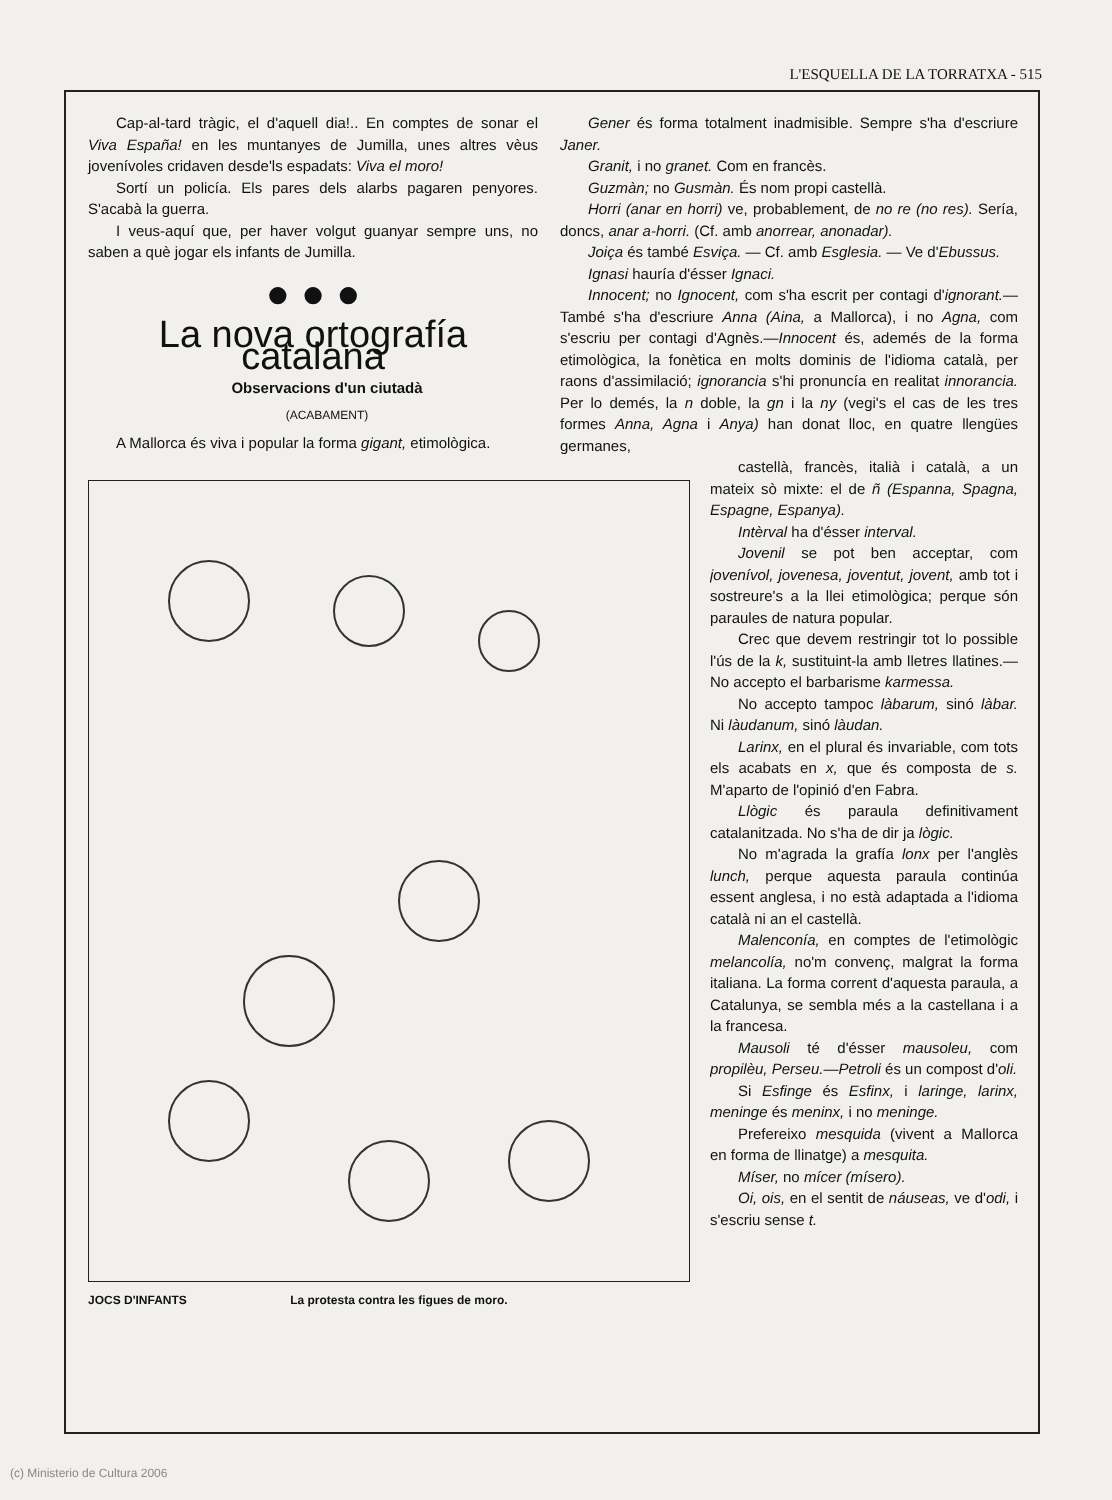L'ESQUELLA DE LA TORRATXA - 515
Cap-al-tard tràgic, el d'aquell dia!.. En comptes de sonar el Viva España! en les muntanyes de Jumilla, unes altres vèus jovenívoles cridaven desde'ls espadats: Viva el moro!
Sortí un policía. Els pares dels alarbs pagaren penyores. S'acabà la guerra.
I veus-aquí que, per haver volgut guanyar sempre uns, no saben a què jogar els infants de Jumilla.
● ● ●
La nova ortografía catalana
Observacions d'un ciutadà
(ACABAMENT)
A Mallorca és viva i popular la forma gigant, etimològica.
Gener és forma totalment inadmisible. Sempre s'ha d'escriure Janer.
Granit, i no granet. Com en francès.
Guzmàn; no Gusmàn. És nom propi castellà.
Horri (anar en horri) ve, probablement, de no re (no res). Sería, doncs, anar a-horri. (Cf. amb anorrear, anonadar).
Joiça és també Esviça. — Cf. amb Esglesia. — Ve d'Ebussus.
Ignasi hauría d'ésser Ignaci.
Innocent; no Ignocent, com s'ha escrit per contagi d'ignorant.—També s'ha d'escriure Anna (Aina, a Mallorca), i no Agna, com s'escriu per contagi d'Agnès.—Innocent és, ademés de la forma etimològica, la fonètica en molts dominis de l'idioma català, per raons d'assimilació; ignorancia s'hi pronuncía en realitat innorancia. Per lo demés, la n doble, la gn i la ny (vegi's el cas de les tres formes Anna, Agna i Anya) han donat lloc, en quatre llengües germanes,
castellà, francès, italià i català, a un mateix sò mixte: el de ñ (Espanna, Spagna, Espagne, Espanya).
Intèrval ha d'ésser interval.
Jovenil se pot ben acceptar, com jovenívol, jovenesa, joventut, jovent, amb tot i sostreure's a la llei etimològica; perque són paraules de natura popular.
Crec que devem restringir tot lo possible l'ús de la k, sustituint-la amb lletres llatines.— No accepto el barbarisme karmessa.
No accepto tampoc làbarum, sinó làbar. Ni làudanum, sinó làudan.
Larinx, en el plural és invariable, com tots els acabats en x, que és composta de s. M'aparto de l'opinió d'en Fabra.
Llògic és paraula definitivament catalanitzada. No s'ha de dir ja lògic.
No m'agrada la grafía lonx per l'anglès lunch, perque aquesta paraula continúa essent anglesa, i no està adaptada a l'idioma català ni an el castellà.
Malenconía, en comptes de l'etimològic melancolía, no'm convenç, malgrat la forma italiana. La forma corrent d'aquesta paraula, a Catalunya, se sembla més a la castellana i a la francesa.
Mausoli té d'ésser mausoleu, com propilèu, Perseu.—Petroli és un compost d'oli.
Si Esfinge és Esfinx, i laringe, larinx, meninge és meninx, i no meninge.
Prefereixo mesquida (vivent a Mallorca en forma de llinatge) a mesquita.
Míser, no mícer (mísero).
Oi, ois, en el sentit de náuseas, ve d'odi, i s'escriu sense t.
JOCS D'INFANTS La protesta contra les figues de moro.
(c) Ministerio de Cultura 2006